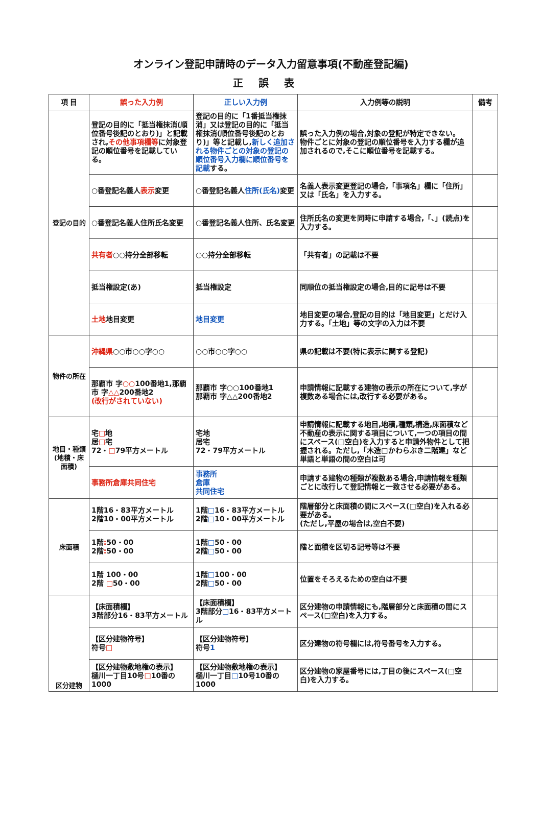オンライン登記申請時のデータ入力留意事項(不動産登記編)
正誤表
| 項 目 | 誤った入力例 | 正しい入力例 | 入力例等の説明 | 備考 |
| --- | --- | --- | --- | --- |
| 登記の目的 | 登記の目的に「抵当権抹消(順位番号後記のとおり)」と記載され, その他事項欄等 に対象登記の順位番号を記載している。 | 登記の目的に「1番抵当権抹消」又は登記の目的に「抵当権抹消(順位番号後記のとおり)」等と記載し, 新しく追加される物件ごとの対象の登記の順位番号入力欄に順位番号を記載 する。 | 誤った入力例の場合,対象の登記が特定できない。 物件ごとに対象の登記の順位番号を入力する欄が追加されるので,そこに順位番号を記載する。 | |
| | ○番登記名義人 表示 変更 | ○番登記名義人 住所(氏名) 変更 | 名義人表示変更登記の場合,「事項名」欄に「住所」又は「氏名」を入力する。 | |
| | ○番登記名義人住所氏名変更 | ○番登記名義人住所、氏名変更 | 住所氏名の変更を同時に申請する場合,「、」(読点)を入力する。 | |
| | 共有者 ○○持分全部移転 | ○○持分全部移転 | 「共有者」の記載は不要 | |
| | 抵当権設定(あ) | 抵当権設定 | 同順位の抵当権設定の場合,目的に記号は不要 | |
| | 土地 地目変更 | 地目変更 | 地目変更の場合,登記の目的は「地目変更」とだけ入力する。「土地」等の文字の入力は不要 | |
| 物件の所在 | 沖縄県 ○○市○○字○○ | ○○市○○字○○ | 県の記載は不要(特に表示に関する登記) | |
| | 那覇市 字 ○○ 100番地1,那覇市 字 △△ 200番地2 (改行がされていない) | 那覇市 字○○100番地1 那覇市 字△△200番地2 | 申請情報に記載する建物の表示の所在について,字が複数ある場合には,改行する必要がある。 | |
| 地目・種類 (地積・床面積) | 宅 □ 地 居 □ 宅 72・ □ 79平方メートル | 宅地 居宅 72・79平方メートル | 申請情報に記載する地目,地積,種類,構造,床面積など不動産の表示に関する項目について,一つの項目の間にスペース(□空白)を入力すると申請外物件として把握される。ただし,「木造□かわらぶき二階建」など単語と単語の間の空白は可 | |
| | 事務所倉庫共同住宅 | 事務所 倉庫 共同住宅 | 申請する建物の種類が複数ある場合,申請情報を種類ごとに改行して登記情報と一致させる必要がある。 | |
| 床面積 | 1階16・83平方メートル 2階10・00平方メートル | 1階 □ 16・83平方メートル 2階 □ 10・00平方メートル | 階層部分と床面積の間にスペース(□空白)を入れる必要がある。 (ただし,平屋の場合は,空白不要) | |
| | 1階 : 50・00 2階 : 50・00 | 1階 □ 50・00 2階 □ 50・00 | 階と面積を区切る記号等は不要 | |
| | 1階 100・00 2階 □ 50・00 | 1階 □ 100・00 2階 □ 50・00 | 位置をそろえるための空白は不要 | |
| 区分建物 | 【床面積欄】 3階部分16・83平方メートル | 【床面積欄】 3階部分 □ 16・83平方メートル | 区分建物の申請情報にも,階層部分と床面積の間にスペース(□空白)を入力する。 | |
| | 【区分建物符号】 符号 □ | 【区分建物符号】 符号 1 | 区分建物の符号欄には,符号番号を入力する。 | |
| | 【区分建物敷地権の表示】 樋川一丁目10号 □ 10番の1000 | 【区分建物敷地権の表示】 樋川一丁目 □ 10号10番の1000 | 区分建物の家屋番号には,丁目の後にスペース(□空白)を入力する。 | |